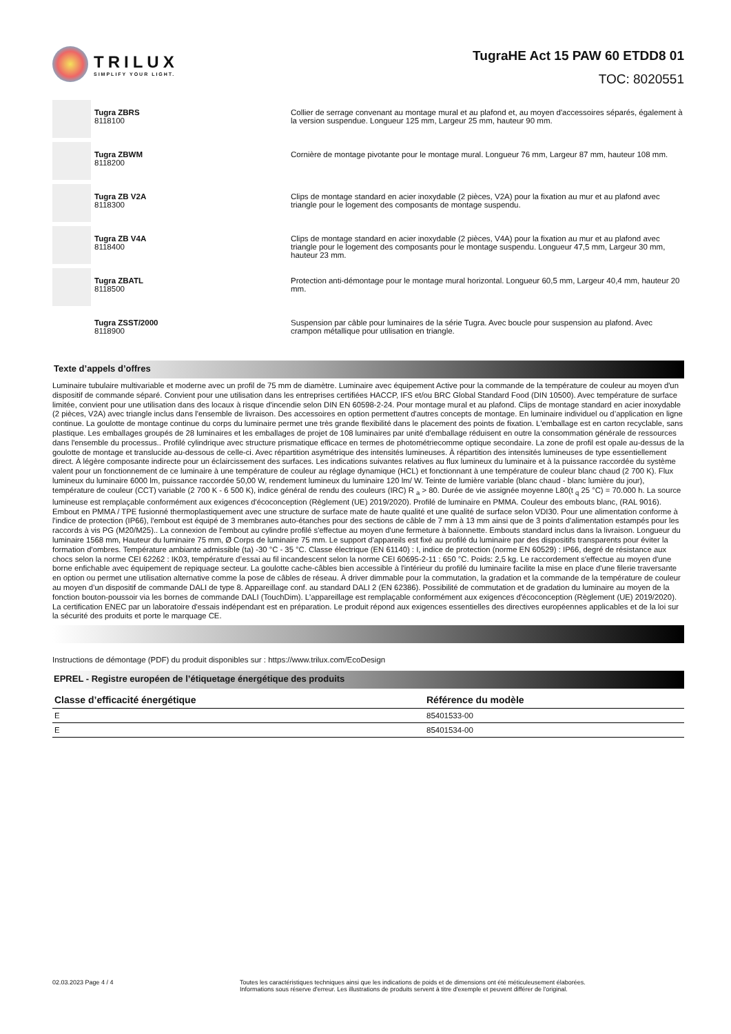TRILUX
SIMPLIFY YOUR LIGHT.
TugraHE Act 15 PAW 60 ETDD8 01
TOC: 8020551
Tugra ZBRS
8118100
Collier de serrage convenant au montage mural et au plafond et, au moyen d'accessoires séparés, également à la version suspendue. Longueur 125 mm, Largeur 25 mm, hauteur 90 mm.
Tugra ZBWM
8118200
Cornière de montage pivotante pour le montage mural. Longueur 76 mm, Largeur 87 mm, hauteur 108 mm.
Tugra ZB V2A
8118300
Clips de montage standard en acier inoxydable (2 pièces, V2A) pour la fixation au mur et au plafond avec triangle pour le logement des composants de montage suspendu.
Tugra ZB V4A
8118400
Clips de montage standard en acier inoxydable (2 pièces, V4A) pour la fixation au mur et au plafond avec triangle pour le logement des composants pour le montage suspendu. Longueur 47,5 mm, Largeur 30 mm, hauteur 23 mm.
Tugra ZBATL
8118500
Protection anti-démontage pour le montage mural horizontal. Longueur 60,5 mm, Largeur 40,4 mm, hauteur 20 mm.
Tugra ZSST/2000
8118900
Suspension par câble pour luminaires de la série Tugra. Avec boucle pour suspension au plafond. Avec crampon métallique pour utilisation en triangle.
Texte d’appels d’offres
Luminaire tubulaire multivariable et moderne avec un profil de 75 mm de diamètre. Luminaire avec équipement Active pour la commande de la température de couleur au moyen d'un dispositif de commande séparé. Convient pour une utilisation dans les entreprises certifiées HACCP, IFS et/ou BRC Global Standard Food (DIN 10500). Avec température de surface limitée, convient pour une utilisation dans des locaux à risque d'incendie selon DIN EN 60598-2-24. Pour montage mural et au plafond. Clips de montage standard en acier inoxydable (2 pièces, V2A) avec triangle inclus dans l'ensemble de livraison. Des accessoires en option permettent d'autres concepts de montage. En luminaire individuel ou d’application en ligne continue. La goulotte de montage continue du corps du luminaire permet une très grande flexibilité dans le placement des points de fixation. L'emballage est en carton recyclable, sans plastique. Les emballages groupés de 28 luminaires et les emballages de projet de 108 luminaires par unité d'emballage réduisent en outre la consommation générale de ressources dans l'ensemble du processus.. Profilé cylindrique avec structure prismatique efficace en termes de photométriecomme optique secondaire. La zone de profil est opale au-dessus de la goulotte de montage et translucide au-dessous de celle-ci. Avec répartition asymétrique des intensités lumineuses. À répartition des intensités lumineuses de type essentiellement direct. À légère composante indirecte pour un éclaircissement des surfaces. Les indications suivantes relatives au flux lumineux du luminaire et à la puissance raccordée du système valent pour un fonctionnement de ce luminaire à une température de couleur au réglage dynamique (HCL) et fonctionnant à une température de couleur blanc chaud (2 700 K). Flux lumineux du luminaire 6000 lm, puissance raccordée 50,00 W, rendement lumineux du luminaire 120 lm/ W. Teinte de lumière variable (blanc chaud - blanc lumière du jour), température de couleur (CCT) variable (2 700 K - 6 500 K), indice général de rendu des couleurs (IRC) R <sub>a</sub> > 80. Durée de vie assignée moyenne L80(t <sub>q</sub> 25 °C) = 70.000 h. La source lumineuse est remplaçable conformément aux exigences d'écoconception (Règlement (UE) 2019/2020). Profilé de luminaire en PMMA. Couleur des embouts blanc, (RAL 9016). Embout en PMMA / TPE fusionné thermoplastiquement avec une structure de surface mate de haute qualité et une qualité de surface selon VDI30. Pour une alimentation conforme à l'indice de protection (IP66), l'embout est équipé de 3 membranes auto-étanches pour des sections de câble de 7 mm à 13 mm ainsi que de 3 points d'alimentation estampés pour les raccords à vis PG (M20/M25).. La connexion de l'embout au cylindre profilé s'effectue au moyen d'une fermeture à baïonnette. Embouts standard inclus dans la livraison. Longueur du luminaire 1568 mm, Hauteur du luminaire 75 mm, Ø Corps de luminaire 75 mm. Le support d'appareils est fixé au profilé du luminaire par des dispositifs transparents pour éviter la formation d'ombres. Température ambiante admissible (ta) -30 °C - 35 °C. Classe électrique (EN 61140) : I, indice de protection (norme EN 60529) : IP66, degré de résistance aux chocs selon la norme CEI 62262 : IK03, température d’essai au fil incandescent selon la norme CEI 60695-2-11 : 650 °C. Poids: 2,5 kg. Le raccordement s'effectue au moyen d'une borne enfichable avec équipement de repiquage secteur. La goulotte cache-câbles bien accessible à l'intérieur du profilé du luminaire facilite la mise en place d'une filerie traversante en option ou permet une utilisation alternative comme la pose de câbles de réseau. À driver dimmable pour la commutation, la gradation et la commande de la température de couleur au moyen d’un dispositif de commande DALI de type 8. Appareillage conf. au standard DALI 2 (EN 62386). Possibilité de commutation et de gradation du luminaire au moyen de la fonction bouton-poussoir via les bornes de commande DALI (TouchDim). L'appareillage est remplaçable conformément aux exigences d'écoconception (Règlement (UE) 2019/2020). La certification ENEC par un laboratoire d'essais indépendant est en préparation. Le produit répond aux exigences essentielles des directives européennes applicables et de la loi sur la sécurité des produits et porte le marquage CE.
Instructions de démontage (PDF) du produit disponibles sur : https://www.trilux.com/EcoDesign
EPREL - Registre européen de l’étiquetage énergétique des produits
| Classe d’efficacité énergétique | Référence du modèle |
| --- | --- |
| E | 85401533-00 |
| E | 85401534-00 |
02.03.2023 Page 4 / 4 Toutes les caractéristiques techniques ainsi que les indications de poids et de dimensions ont été méticuleusement élaborées.
Informations sous réserve d'erreur. Les illustrations de produits servent à titre d'exemple et peuvent différer de l'original.